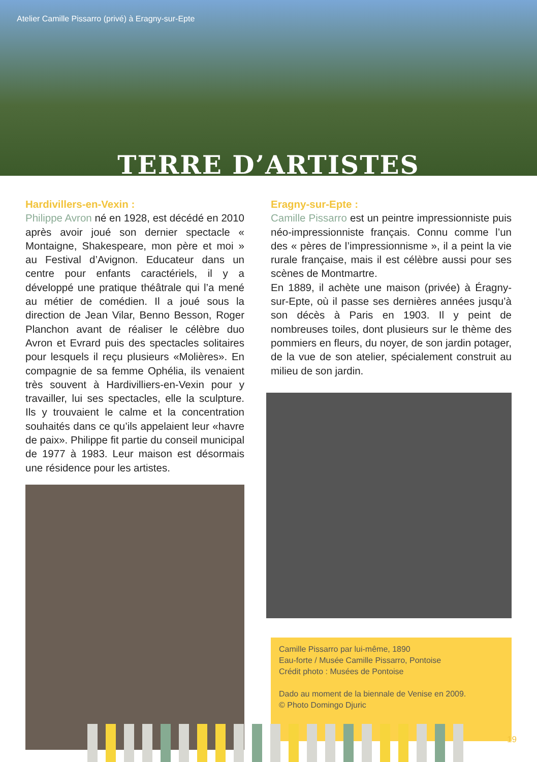Atelier Camille Pissarro (privé) à Eragny-sur-Epte
TERRE D’ARTISTES
Hardivillers-en-Vexin :
Philippe Avron né en 1928, est décédé en 2010 après avoir joué son dernier spectacle « Montaigne, Shakespeare, mon père et moi » au Festival d’Avignon. Educateur dans un centre pour enfants caractériels, il y a développé une pratique théâtrale qui l’a mené au métier de comédien. Il a joué sous la direction de Jean Vilar, Benno Besson, Roger Planchon avant de réaliser le célèbre duo Avron et Evrard puis des spectacles solitaires pour lesquels il reçu plusieurs «Molières». En compagnie de sa femme Ophélia, ils venaient très souvent à Hardivilliers-en-Vexin pour y travailler, lui ses spectacles, elle la sculpture. Ils y trouvaient le calme et la concentration souhaités dans ce qu’ils appelaient leur «havre de paix». Philippe fit partie du conseil municipal de 1977 à 1983. Leur maison est désormais une résidence pour les artistes.
Eragny-sur-Epte :
Camille Pissarro est un peintre impressionniste puis néo-impressionniste français. Connu comme l’un des « pères de l’impressionnisme », il a peint la vie rurale française, mais il est célèbre aussi pour ses scènes de Montmartre.
En 1889, il achète une maison (privée) à Éragny-sur-Epte, où il passe ses dernières années jusqu’à son décès à Paris en 1903. Il y peint de nombreuses toiles, dont plusieurs sur le thème des pommiers en fleurs, du noyer, de son jardin potager, de la vue de son atelier, spécialement construit au milieu de son jardin.
Camille Pissarro par lui-même, 1890
Eau-forte / Musée Camille Pissarro, Pontoise
Crédit photo : Musées de Pontoise
Dado au moment de la biennale de Venise en 2009.
© Photo Domingo Djuric
19